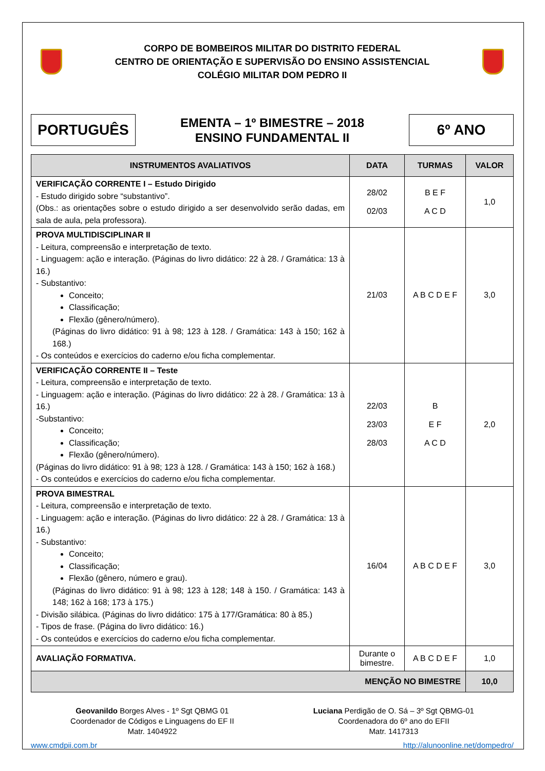CORPO DE BOMBEIROS MILITAR DO DISTRITO FEDERAL
CENTRO DE ORIENTAÇÃO E SUPERVISÃO DO ENSINO ASSISTENCIAL
COLÉGIO MILITAR DOM PEDRO II
PORTUGUÊS
EMENTA – 1º BIMESTRE – 2018
ENSINO FUNDAMENTAL II
6º ANO
| INSTRUMENTOS AVALIATIVOS | DATA | TURMAS | VALOR |
| --- | --- | --- | --- |
| VERIFICAÇÃO CORRENTE I – Estudo Dirigido - Estudo dirigido sobre “substantivo”. (Obs.: as orientações sobre o estudo dirigido a ser desenvolvido serão dadas, em sala de aula, pela professora). | 28/02 02/03 | B E F A C D | 1,0 |
| PROVA MULTIDISCIPLINAR II - Leitura, compreensão e interpretação de texto. - Linguagem: ação e interação. (Páginas do livro didático: 22 à 28. / Gramática: 13 à 16.) - Substantivo: Conceito; Classificação; Flexão (gênero/número). (Páginas do livro didático: 91 à 98; 123 à 128. / Gramática: 143 à 150; 162 à 168.) - Os conteúdos e exercícios do caderno e/ou ficha complementar. | 21/03 | A B C D E F | 3,0 |
| VERIFICAÇÃO CORRENTE II – Teste - Leitura, compreensão e interpretação de texto. - Linguagem: ação e interação. (Páginas do livro didático: 22 à 28. / Gramática: 13 à 16.) -Substantivo: Conceito; Classificação; Flexão (gênero/número). (Páginas do livro didático: 91 à 98; 123 à 128. / Gramática: 143 à 150; 162 à 168.) - Os conteúdos e exercícios do caderno e/ou ficha complementar. | 22/03 23/03 28/03 | B E F A C D | 2,0 |
| PROVA BIMESTRAL - Leitura, compreensão e interpretação de texto. - Linguagem: ação e interação. (Páginas do livro didático: 22 à 28. / Gramática: 13 à 16.) - Substantivo: Conceito; Classificação; Flexão (gênero, número e grau). (Páginas do livro didático: 91 à 98; 123 à 128; 148 à 150. / Gramática: 143 à 148; 162 à 168; 173 à 175.) - Divisão silábica. (Páginas do livro didático: 175 à 177/Gramática: 80 à 85.) - Tipos de frase. (Página do livro didático: 16.) - Os conteúdos e exercícios do caderno e/ou ficha complementar. | 16/04 | A B C D E F | 3,0 |
| AVALIAÇÃO FORMATIVA. | Durante o bimestre. | A B C D E F | 1,0 |
| MENÇÃO NO BIMESTRE | | | 10,0 |
Geovanildo Borges Alves - 1º Sgt QBMG 01
Coordenador de Códigos e Linguagens do EF II
Matr. 1404922
Luciana Perdigão de O. Sá – 3º Sgt QBMG-01
Coordenadora do 6º ano do EFII
Matr. 1417313
www.cmdpii.com.br http://alunoonline.net/dompedro/